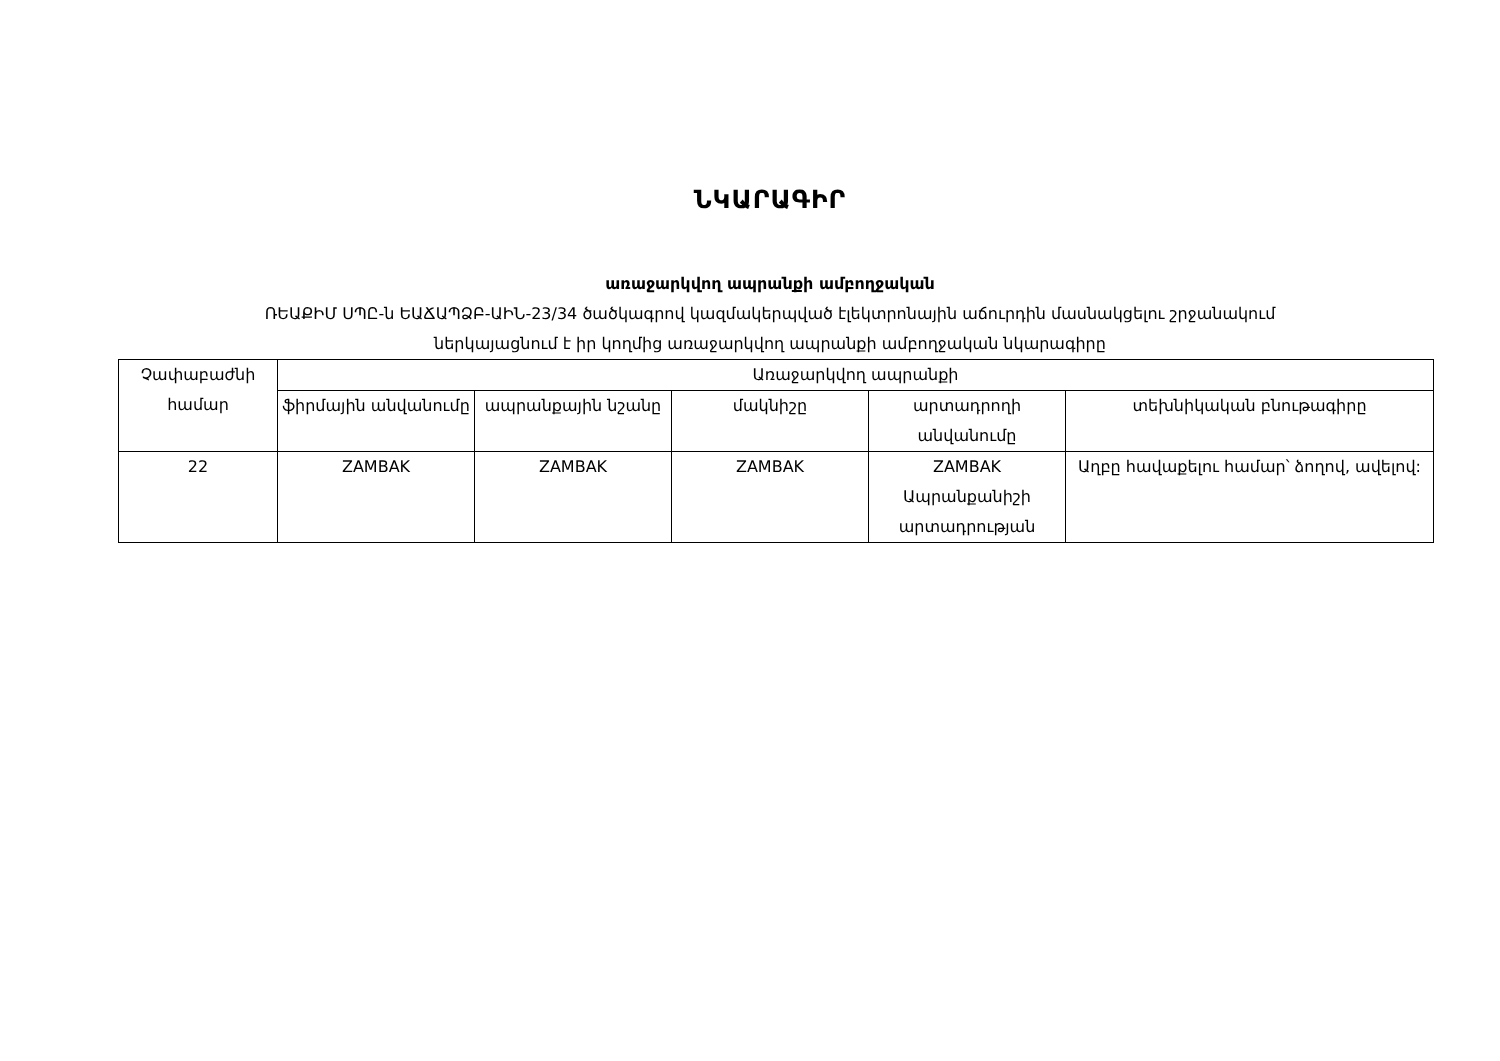ՆԿԱՐԱԳԻՐ
առաջարկվող ապրանքի ամբողջական
ՌԵԱՔԻՄ ՍՊԸ-ն ԵԱՃԱՊՁԲ-ԱԻՆ-23/34 ծածկագրով կազմակերպված էլեկտրոնային աճուրդին մասնակցելու շրջանակում
ներկայացնում է իր կողմից առաջարկվող ապրանքի ամբողջական նկարագիրը
| Չափաբաժնի համար | Առաջարկվող ապրանքի | | | | |
| --- | --- | --- | --- | --- | --- |
| | ֆիրմային անվանումը | ապրանքային նշանը | մակնիշը | արտադրողի անվանումը | տեխնիկական բնութագիրը |
| 22 | ZAMBAK | ZAMBAK | ZAMBAK | ZAMBAK Ապրանքանիշի արտադրության | Աղբը հավաքելու համար՝ ձողով, ավելով: |